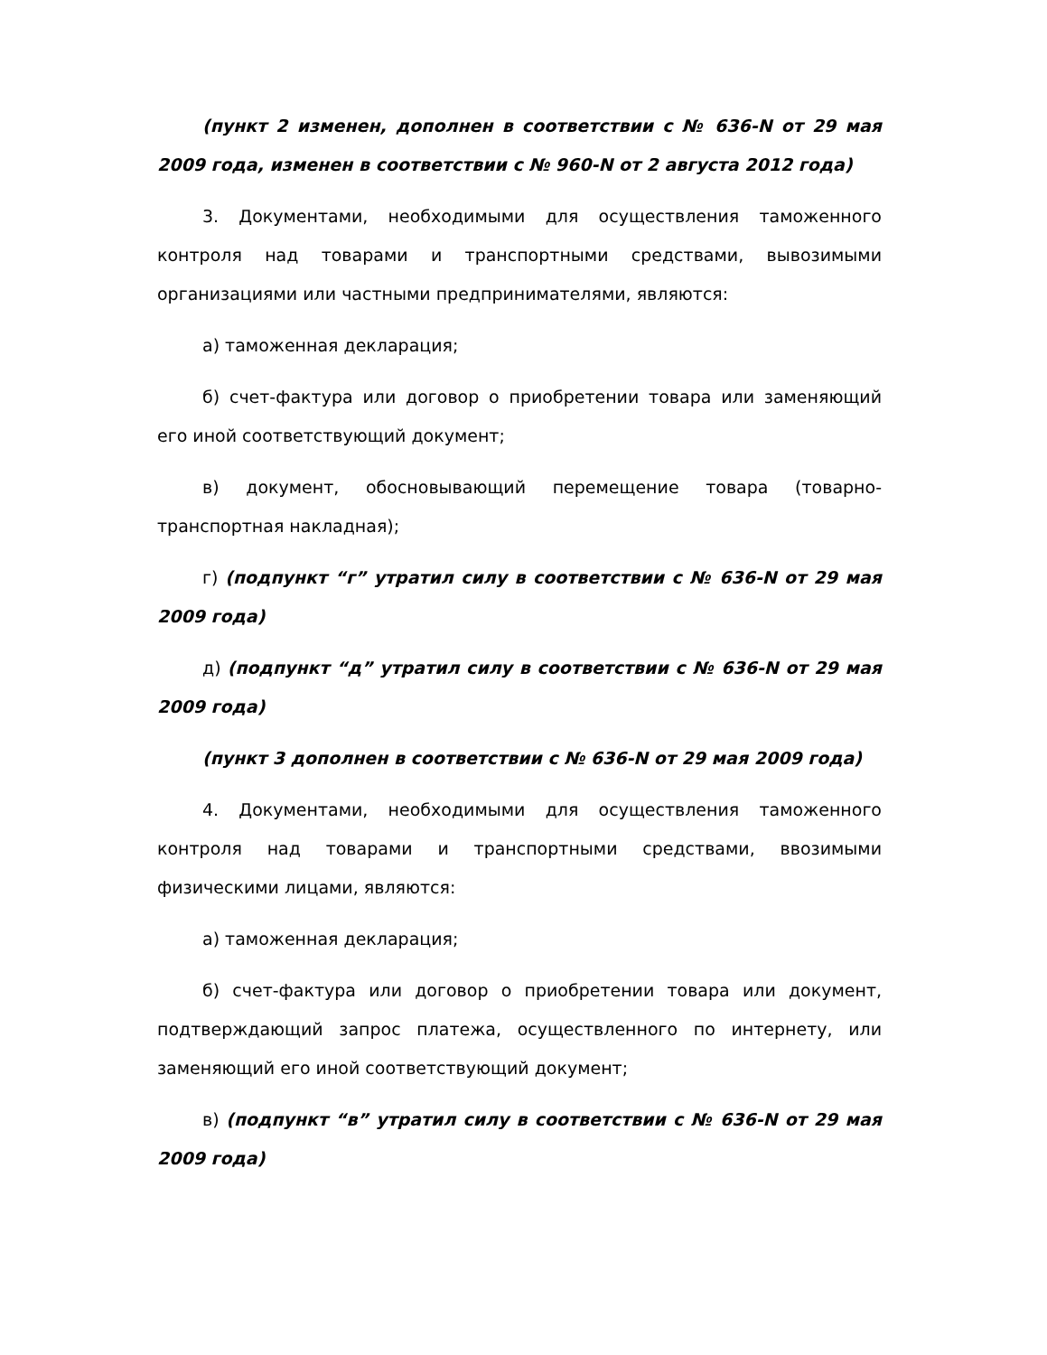(пункт 2 изменен, дополнен в соответствии с № 636-N от 29 мая 2009 года, изменен в соответствии с № 960-N от 2 августа 2012 года)
3. Документами, необходимыми для осуществления таможенного контроля над товарами и транспортными средствами, вывозимыми организациями или частными предпринимателями, являются:
а) таможенная декларация;
б) счет-фактура или договор о приобретении товара или заменяющий его иной соответствующий документ;
в) документ, обосновывающий перемещение товара (товарно-транспортная накладная);
г) (подпункт “г” утратил силу в соответствии с № 636-N от 29 мая 2009 года)
д) (подпункт “д” утратил силу в соответствии с № 636-N от 29 мая 2009 года)
(пункт 3 дополнен в соответствии с № 636-N от 29 мая 2009 года)
4. Документами, необходимыми для осуществления таможенного контроля над товарами и транспортными средствами, ввозимыми физическими лицами, являются:
а) таможенная декларация;
б) счет-фактура или договор о приобретении товара или документ, подтверждающий запрос платежа, осуществленного по интернету, или заменяющий его иной соответствующий документ;
в) (подпункт “в” утратил силу в соответствии с № 636-N от 29 мая 2009 года)